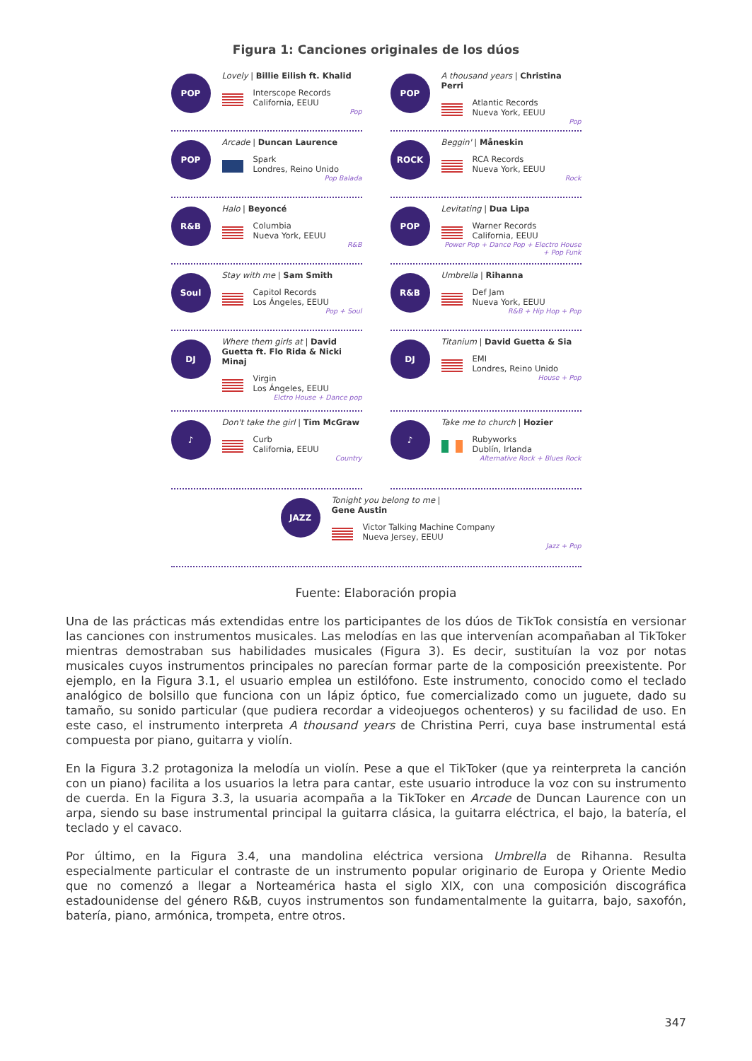Figura 1: Canciones originales de los dúos
POP
Lovely | Billie Eilish ft. Khalid
Interscope Records
California, EEUU
Pop
POP
A thousand years | Christina Perri
Atlantic Records
Nueva York, EEUU
Pop
POP
Arcade | Duncan Laurence
Spark
Londres, Reino Unido
Pop Balada
ROCK
Beggin' | Måneskin
RCA Records
Nueva York, EEUU
Rock
R&B
Halo | Beyoncé
Columbia
Nueva York, EEUU
R&B
POP
Levitating | Dua Lipa
Warner Records
California, EEUU
Power Pop + Dance Pop + Electro House + Pop Funk
Soul
Stay with me | Sam Smith
Capitol Records
Los Ángeles, EEUU
Pop + Soul
R&B
Umbrella | Rihanna
Def Jam
Nueva York, EEUU
R&B + Hip Hop + Pop
DJ
Where them girls at | David Guetta ft. Flo Rida & Nicki Minaj
Virgin
Los Ángeles, EEUU
Elctro House + Dance pop
DJ
Titanium | David Guetta & Sia
EMI
Londres, Reino Unido
House + Pop
♪
Don't take the girl | Tim McGraw
Curb
California, EEUU
Country
♪
Take me to church | Hozier
Rubyworks
Dublín, Irlanda
Alternative Rock + Blues Rock
JAZZ
Tonight you belong to me |
Gene Austin
Victor Talking Machine Company
Nueva Jersey, EEUU
Jazz + Pop
Fuente: Elaboración propia
Una de las prácticas más extendidas entre los participantes de los dúos de TikTok consistía en versionar las canciones con instrumentos musicales. Las melodías en las que intervenían acompañaban al TikToker mientras demostraban sus habilidades musicales (Figura 3). Es decir, sustituían la voz por notas musicales cuyos instrumentos principales no parecían formar parte de la composición preexistente. Por ejemplo, en la Figura 3.1, el usuario emplea un estilófono. Este instrumento, conocido como el teclado analógico de bolsillo que funciona con un lápiz óptico, fue comercializado como un juguete, dado su tamaño, su sonido particular (que pudiera recordar a videojuegos ochenteros) y su facilidad de uso. En este caso, el instrumento interpreta A thousand years de Christina Perri, cuya base instrumental está compuesta por piano, guitarra y violín.
En la Figura 3.2 protagoniza la melodía un violín. Pese a que el TikToker (que ya reinterpreta la canción con un piano) facilita a los usuarios la letra para cantar, este usuario introduce la voz con su instrumento de cuerda. En la Figura 3.3, la usuaria acompaña a la TikToker en Arcade de Duncan Laurence con un arpa, siendo su base instrumental principal la guitarra clásica, la guitarra eléctrica, el bajo, la batería, el teclado y el cavaco.
Por último, en la Figura 3.4, una mandolina eléctrica versiona Umbrella de Rihanna. Resulta especialmente particular el contraste de un instrumento popular originario de Europa y Oriente Medio que no comenzó a llegar a Norteamérica hasta el siglo XIX, con una composición discográfica estadounidense del género R&B, cuyos instrumentos son fundamentalmente la guitarra, bajo, saxofón, batería, piano, armónica, trompeta, entre otros.
347